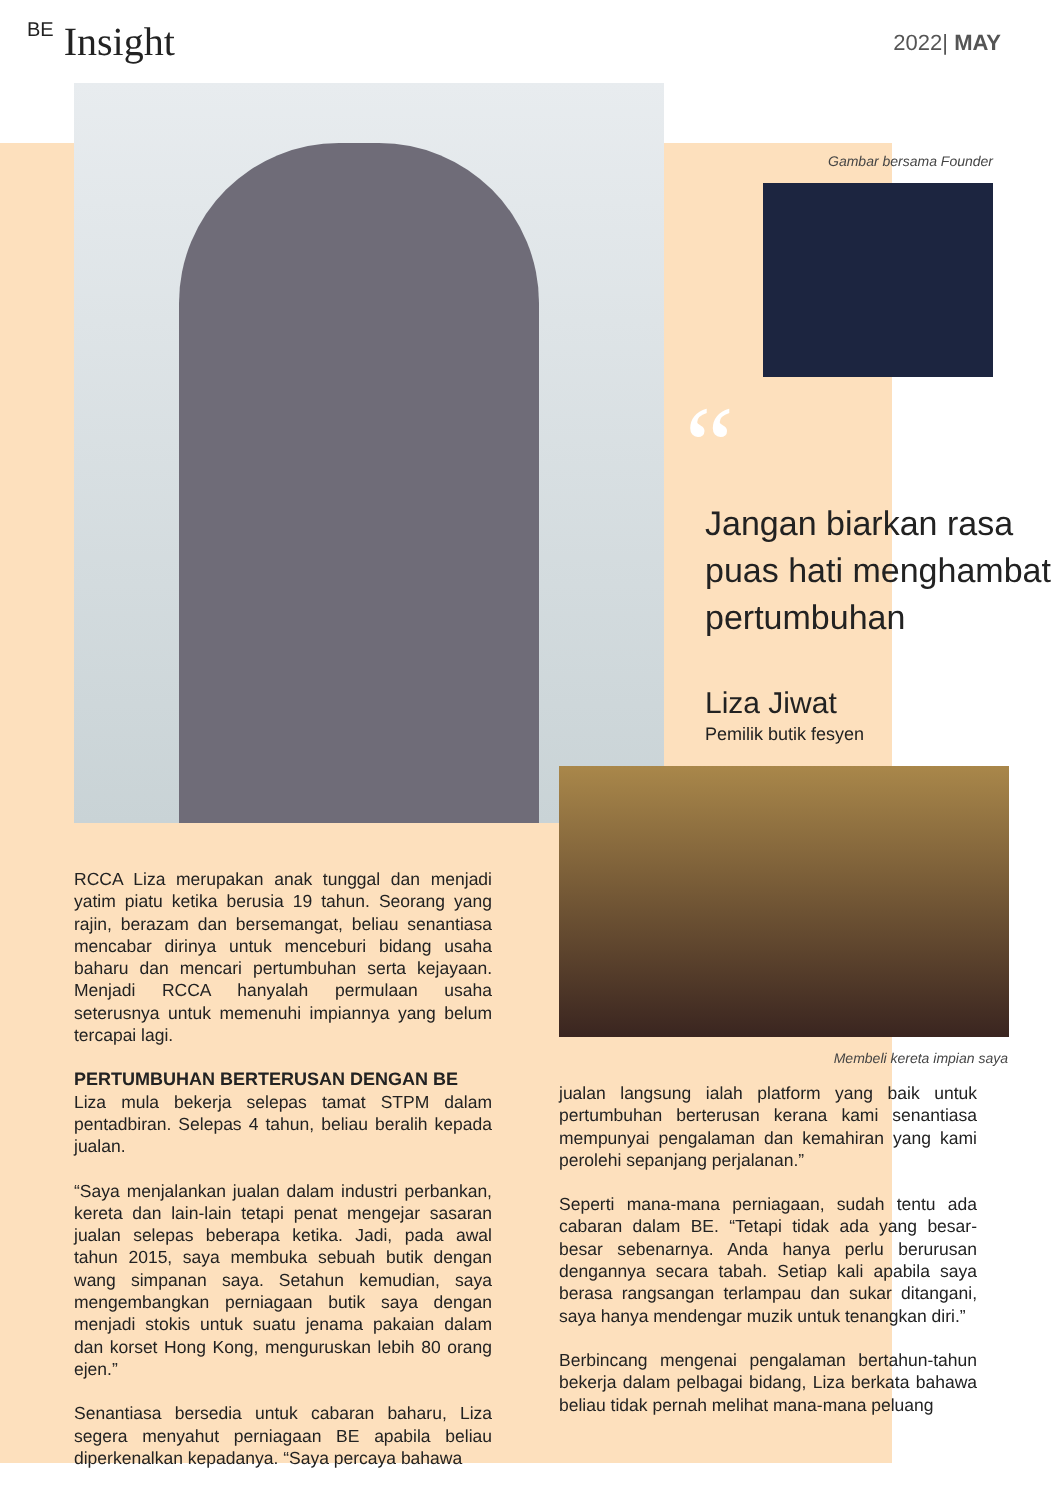BE Insight 2022| MAY
Gambar bersama Founder
“
Jangan biarkan rasa puas hati menghambat pertumbuhan
Liza Jiwat
Pemilik butik fesyen
Membeli kereta impian saya
RCCA Liza merupakan anak tunggal dan menjadi yatim piatu ketika berusia 19 tahun. Seorang yang rajin, berazam dan bersemangat, beliau senantiasa mencabar dirinya untuk menceburi bidang usaha baharu dan mencari pertumbuhan serta kejayaan. Menjadi RCCA hanyalah permulaan usaha seterusnya untuk memenuhi impiannya yang belum tercapai lagi.
PERTUMBUHAN BERTERUSAN DENGAN BE
Liza mula bekerja selepas tamat STPM dalam pentadbiran. Selepas 4 tahun, beliau beralih kepada jualan.
“Saya menjalankan jualan dalam industri perbankan, kereta dan lain-lain tetapi penat mengejar sasaran jualan selepas beberapa ketika. Jadi, pada awal tahun 2015, saya membuka sebuah butik dengan wang simpanan saya. Setahun kemudian, saya mengembangkan perniagaan butik saya dengan menjadi stokis untuk suatu jenama pakaian dalam dan korset Hong Kong, menguruskan lebih 80 orang ejen.”
Senantiasa bersedia untuk cabaran baharu, Liza segera menyahut perniagaan BE apabila beliau diperkenalkan kepadanya. “Saya percaya bahawa
jualan langsung ialah platform yang baik untuk pertumbuhan berterusan kerana kami senantiasa mempunyai pengalaman dan kemahiran yang kami perolehi sepanjang perjalanan.”
Seperti mana-mana perniagaan, sudah tentu ada cabaran dalam BE. “Tetapi tidak ada yang besar-besar sebenarnya. Anda hanya perlu berurusan dengannya secara tabah. Setiap kali apabila saya berasa rangsangan terlampau dan sukar ditangani, saya hanya mendengar muzik untuk tenangkan diri.”
Berbincang mengenai pengalaman bertahun-tahun bekerja dalam pelbagai bidang, Liza berkata bahawa beliau tidak pernah melihat mana-mana peluang